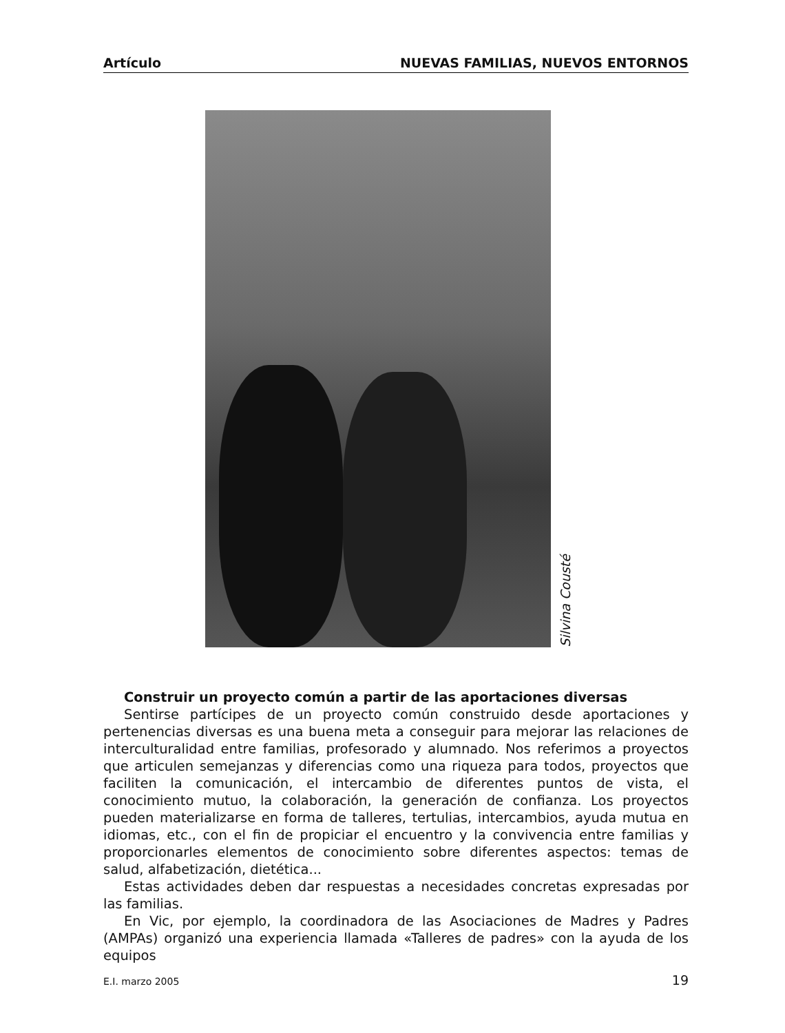Artículo NUEVAS FAMILIAS, NUEVOS ENTORNOS
Silvina Cousté
Construir un proyecto común a partir de las aportaciones diversas
Sentirse partícipes de un proyecto común construido desde aportaciones y pertenencias diversas es una buena meta a conseguir para mejorar las relaciones de interculturalidad entre familias, profesorado y alumnado. Nos referimos a proyectos que articulen semejanzas y diferencias como una riqueza para todos, proyectos que faciliten la comunicación, el intercambio de diferentes puntos de vista, el conocimiento mutuo, la colaboración, la generación de confianza. Los proyectos pueden materializarse en forma de talleres, tertulias, intercambios, ayuda mutua en idiomas, etc., con el fin de propiciar el encuentro y la convivencia entre familias y proporcionarles elementos de conocimiento sobre diferentes aspectos: temas de salud, alfabetización, dietética...
Estas actividades deben dar respuestas a necesidades concretas expresadas por las familias.
En Vic, por ejemplo, la coordinadora de las Asociaciones de Madres y Padres (AMPAs) organizó una experiencia llamada «Talleres de padres» con la ayuda de los equipos
E.I. marzo 2005 19